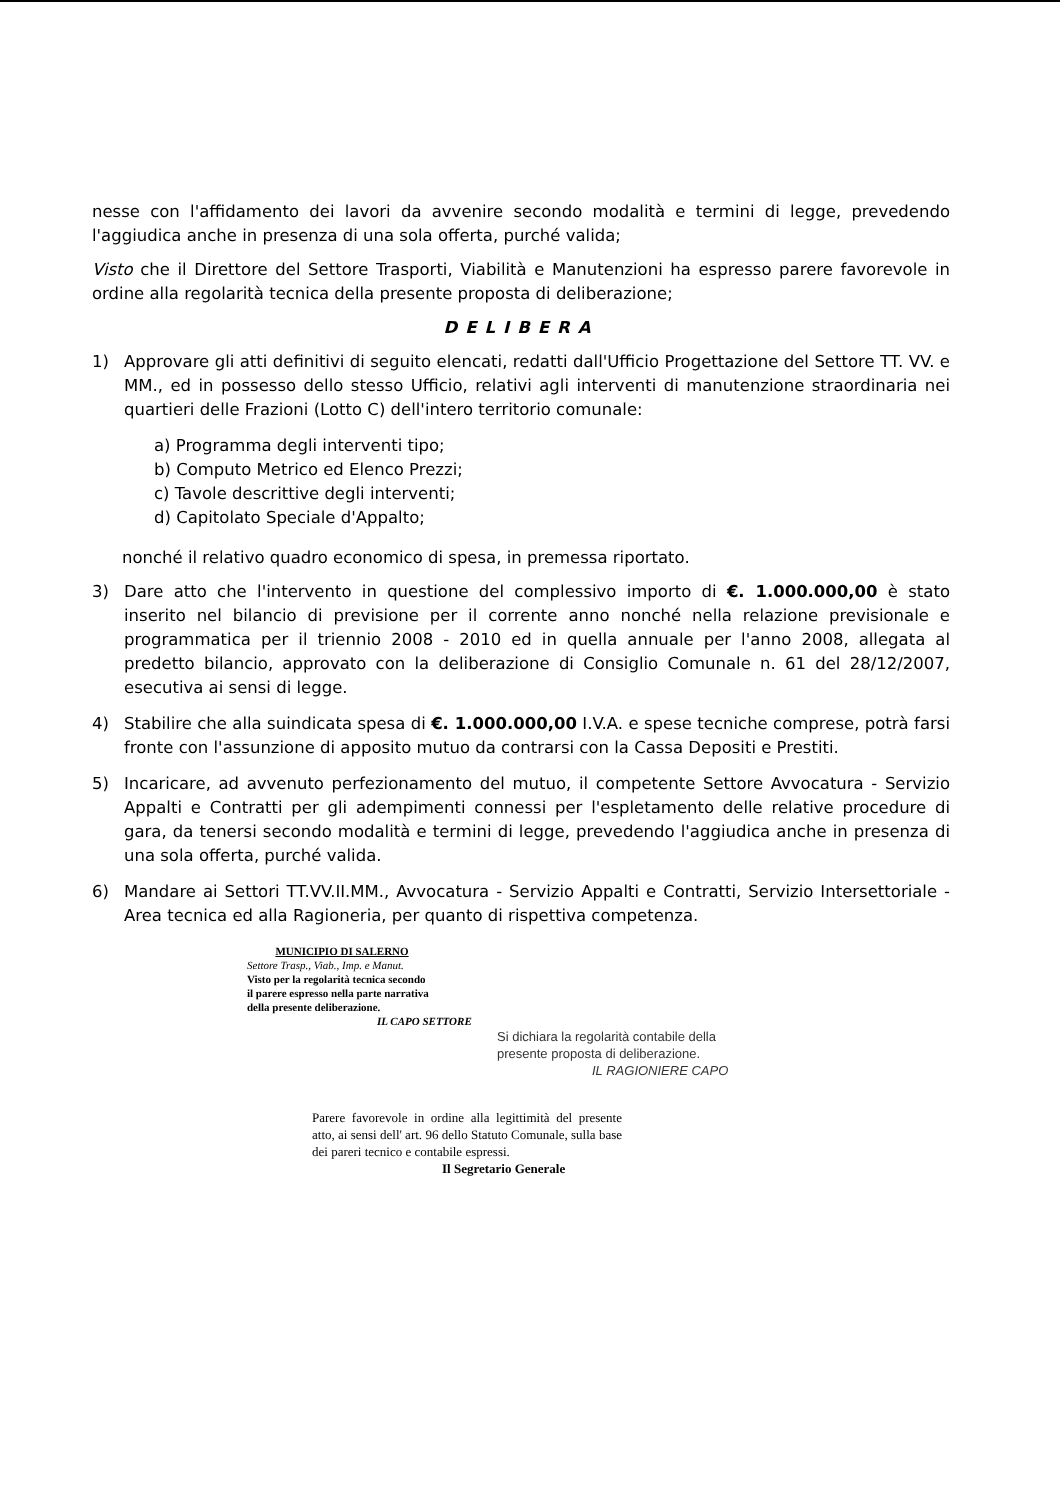nesse con l'affidamento dei lavori da avvenire secondo modalità e termini di legge, prevedendo l'aggiudica anche in presenza di una sola offerta, purché valida;
Visto che il Direttore del Settore Trasporti, Viabilità e Manutenzioni ha espresso parere favorevole in ordine alla regolarità tecnica della presente proposta di deliberazione;
DELIBERA
1) Approvare gli atti definitivi di seguito elencati, redatti dall'Ufficio Progettazione del Settore TT. VV. e MM., ed in possesso dello stesso Ufficio, relativi agli interventi di manutenzione straordinaria nei quartieri delle Frazioni (Lotto C) dell'intero territorio comunale:
a) Programma degli interventi tipo;
b) Computo Metrico ed Elenco Prezzi;
c) Tavole descrittive degli interventi;
d) Capitolato Speciale d'Appalto;
nonché il relativo quadro economico di spesa, in premessa riportato.
3) Dare atto che l'intervento in questione del complessivo importo di €. 1.000.000,00 è stato inserito nel bilancio di previsione per il corrente anno nonché nella relazione previsionale e programmatica per il triennio 2008 - 2010 ed in quella annuale per l'anno 2008, allegata al predetto bilancio, approvato con la deliberazione di Consiglio Comunale n. 61 del 28/12/2007, esecutiva ai sensi di legge.
4) Stabilire che alla suindicata spesa di €. 1.000.000,00 I.V.A. e spese tecniche comprese, potrà farsi fronte con l'assunzione di apposito mutuo da contrarsi con la Cassa Depositi e Prestiti.
5) Incaricare, ad avvenuto perfezionamento del mutuo, il competente Settore Avvocatura - Servizio Appalti e Contratti per gli adempimenti connessi per l'espletamento delle relative procedure di gara, da tenersi secondo modalità e termini di legge, prevedendo l'aggiudica anche in presenza di una sola offerta, purché valida.
6) Mandare ai Settori TT.VV.II.MM., Avvocatura - Servizio Appalti e Contratti, Servizio Intersettoriale - Area tecnica ed alla Ragioneria, per quanto di rispettiva competenza.
MUNICIPIO DI SALERNO
Settore Trasp., Viab., Imp. e Manut.
Visto per la regolarità tecnica secondo
il parere espresso nella parte narrativa
della presente deliberazione.
IL CAPO SETTORE
Si dichiara la regolarità contabile della
presente proposta di deliberazione.
IL RAGIONIERE CAPO
Parere favorevole in ordine alla legittimità del presente atto, ai sensi dell' art. 96 dello Statuto Comunale, sulla base dei pareri tecnico e contabile espressi.
Il Segretario Generale